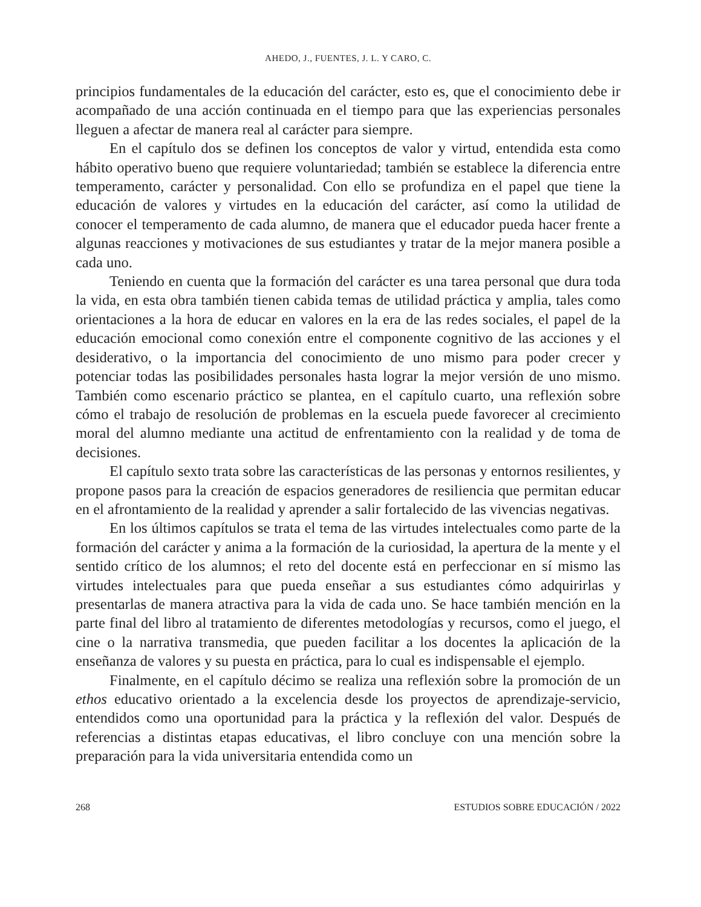AHEDO, J., FUENTES, J. L. Y CARO, C.
principios fundamentales de la educación del carácter, esto es, que el conocimiento debe ir acompañado de una acción continuada en el tiempo para que las experiencias personales lleguen a afectar de manera real al carácter para siempre.
En el capítulo dos se definen los conceptos de valor y virtud, entendida esta como hábito operativo bueno que requiere voluntariedad; también se establece la diferencia entre temperamento, carácter y personalidad. Con ello se profundiza en el papel que tiene la educación de valores y virtudes en la educación del carácter, así como la utilidad de conocer el temperamento de cada alumno, de manera que el educador pueda hacer frente a algunas reacciones y motivaciones de sus estudiantes y tratar de la mejor manera posible a cada uno.
Teniendo en cuenta que la formación del carácter es una tarea personal que dura toda la vida, en esta obra también tienen cabida temas de utilidad práctica y amplia, tales como orientaciones a la hora de educar en valores en la era de las redes sociales, el papel de la educación emocional como conexión entre el componente cognitivo de las acciones y el desiderativo, o la importancia del conocimiento de uno mismo para poder crecer y potenciar todas las posibilidades personales hasta lograr la mejor versión de uno mismo. También como escenario práctico se plantea, en el capítulo cuarto, una reflexión sobre cómo el trabajo de resolución de problemas en la escuela puede favorecer al crecimiento moral del alumno mediante una actitud de enfrentamiento con la realidad y de toma de decisiones.
El capítulo sexto trata sobre las características de las personas y entornos resilientes, y propone pasos para la creación de espacios generadores de resiliencia que permitan educar en el afrontamiento de la realidad y aprender a salir fortalecido de las vivencias negativas.
En los últimos capítulos se trata el tema de las virtudes intelectuales como parte de la formación del carácter y anima a la formación de la curiosidad, la apertura de la mente y el sentido crítico de los alumnos; el reto del docente está en perfeccionar en sí mismo las virtudes intelectuales para que pueda enseñar a sus estudiantes cómo adquirirlas y presentarlas de manera atractiva para la vida de cada uno. Se hace también mención en la parte final del libro al tratamiento de diferentes metodologías y recursos, como el juego, el cine o la narrativa transmedia, que pueden facilitar a los docentes la aplicación de la enseñanza de valores y su puesta en práctica, para lo cual es indispensable el ejemplo.
Finalmente, en el capítulo décimo se realiza una reflexión sobre la promoción de un ethos educativo orientado a la excelencia desde los proyectos de aprendizaje-servicio, entendidos como una oportunidad para la práctica y la reflexión del valor. Después de referencias a distintas etapas educativas, el libro concluye con una mención sobre la preparación para la vida universitaria entendida como un
268 ESTUDIOS SOBRE EDUCACIÓN / 2022